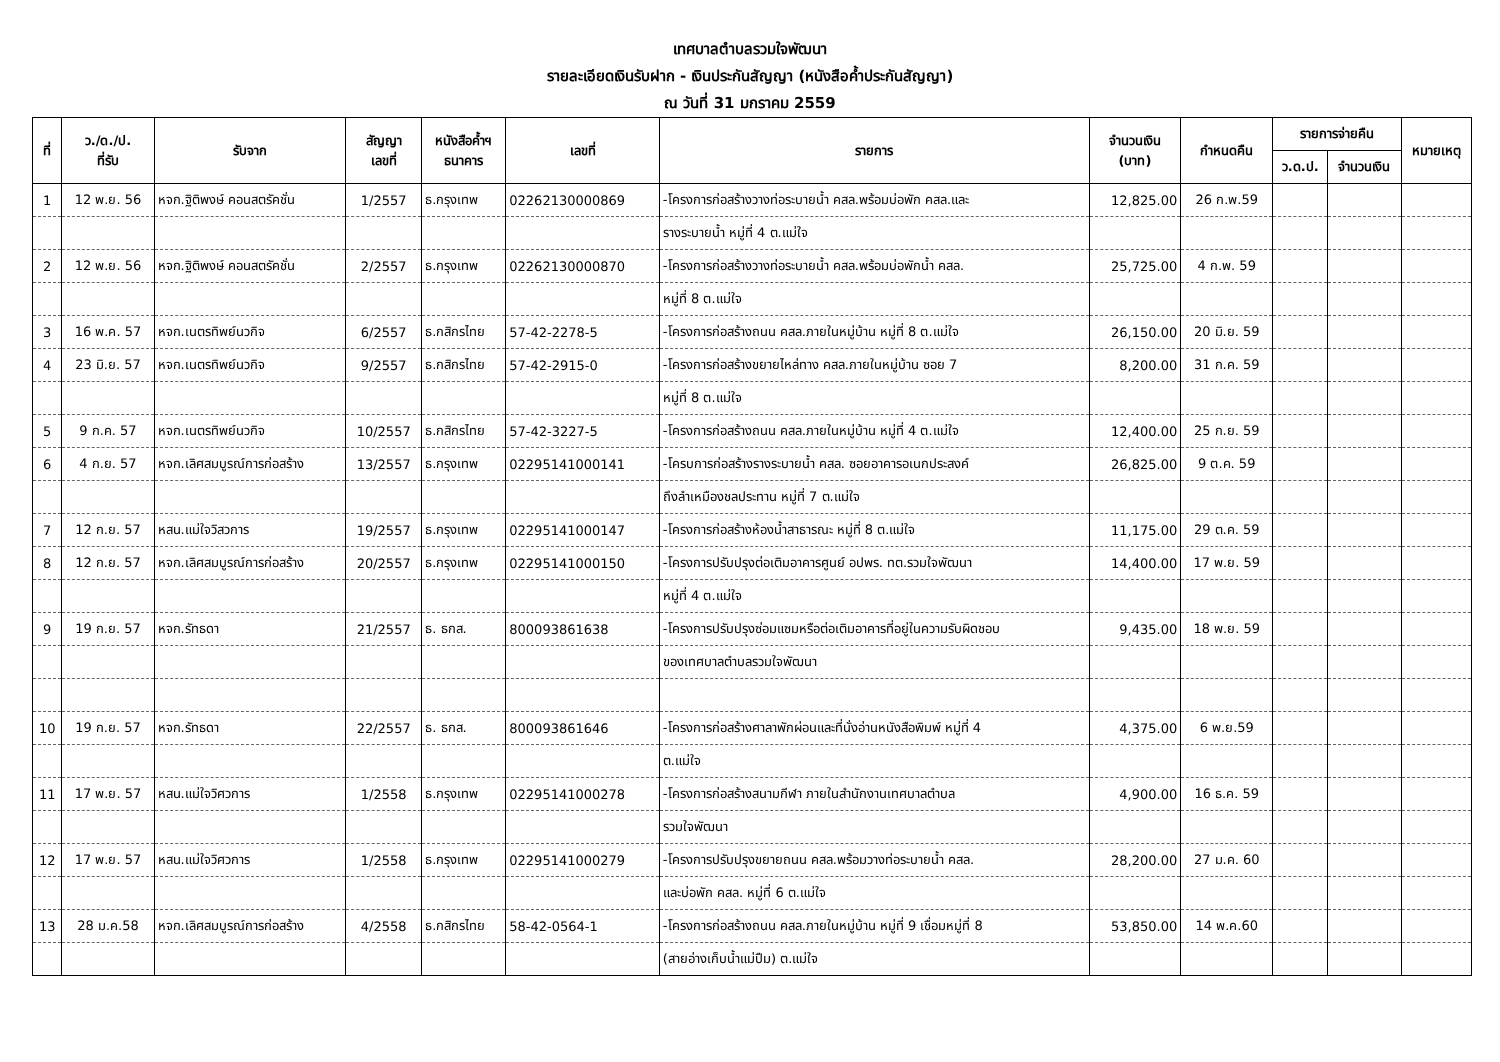เทศบาลตำบลรวมใจพัฒนา
รายละเอียดเงินรับฝาก - เงินประกันสัญญา (หนังสือค้ำประกันสัญญา)
ณ วันที่ 31 มกราคม 2559
| ที่ | ว./ด./ป. ที่รับ | รับจาก | สัญญา เลขที่ | หนังสือค้ำฯ ธนาคาร | เลขที่ | รายการ | จำนวนเงิน (บาท) | กำหนดคืน | รายการจ่ายคืน | | หมายเหตุ |
| --- | --- | --- | --- | --- | --- | --- | --- | --- | --- | --- | --- |
| | | | | | | | | | ว.ด.ป. | จำนวนเงิน | |
| 1 | 12 พ.ย. 56 | หจก.ฐิติพงษ์ คอนสตรัคชั่น | 1/2557 | ธ.กรุงเทพ | 02262130000869 | -โครงการก่อสร้างวางท่อระบายน้ำ คสล.พร้อมบ่อพัก คสล.และ | 12,825.00 | 26 ก.พ.59 | | | |
| | | | | | | รางระบายน้ำ หมู่ที่ 4 ต.แม่ใจ | | | | | |
| 2 | 12 พ.ย. 56 | หจก.ฐิติพงษ์ คอนสตรัคชั่น | 2/2557 | ธ.กรุงเทพ | 02262130000870 | -โครงการก่อสร้างวางท่อระบายน้ำ คสล.พร้อมบ่อพักน้ำ คสล. | 25,725.00 | 4 ก.พ. 59 | | | |
| | | | | | | หมู่ที่ 8 ต.แม่ใจ | | | | | |
| 3 | 16 พ.ค. 57 | หจก.เนตรทิพย์นวกิจ | 6/2557 | ธ.กสิกรไทย | 57-42-2278-5 | -โครงการก่อสร้างถนน คสล.ภายในหมู่บ้าน หมู่ที่ 8 ต.แม่ใจ | 26,150.00 | 20 มิ.ย. 59 | | | |
| 4 | 23 มิ.ย. 57 | หจก.เนตรทิพย์นวกิจ | 9/2557 | ธ.กสิกรไทย | 57-42-2915-0 | -โครงการก่อสร้างขยายไหล่ทาง คสล.ภายในหมู่บ้าน ซอย 7 | 8,200.00 | 31 ก.ค. 59 | | | |
| | | | | | | หมู่ที่ 8 ต.แม่ใจ | | | | | |
| 5 | 9 ก.ค. 57 | หจก.เนตรทิพย์นวกิจ | 10/2557 | ธ.กสิกรไทย | 57-42-3227-5 | -โครงการก่อสร้างถนน คสล.ภายในหมู่บ้าน หมู่ที่ 4 ต.แม่ใจ | 12,400.00 | 25 ก.ย. 59 | | | |
| 6 | 4 ก.ย. 57 | หจก.เลิศสมบูรณ์การก่อสร้าง | 13/2557 | ธ.กรุงเทพ | 02295141000141 | -โครบการก่อสร้างรางระบายน้ำ คสล. ซอยอาคารอเนกประสงค์ | 26,825.00 | 9 ต.ค. 59 | | | |
| | | | | | | ถึงลำเหมืองชลประทาน หมู่ที่ 7 ต.แม่ใจ | | | | | |
| 7 | 12 ก.ย. 57 | หสน.แม่ใจวิสวการ | 19/2557 | ธ.กรุงเทพ | 02295141000147 | -โครงการก่อสร้างห้องน้ำสาธารณะ หมู่ที่ 8 ต.แม่ใจ | 11,175.00 | 29 ต.ค. 59 | | | |
| 8 | 12 ก.ย. 57 | หจก.เลิศสมบูรณ์การก่อสร้าง | 20/2557 | ธ.กรุงเทพ | 02295141000150 | -โครงการปรับปรุงต่อเติมอาคารศูนย์ อปพร. ทต.รวมใจพัฒนา | 14,400.00 | 17 พ.ย. 59 | | | |
| | | | | | | หมู่ที่ 4 ต.แม่ใจ | | | | | |
| 9 | 19 ก.ย. 57 | หจก.รัทธดา | 21/2557 | ธ. ธกส. | 800093861638 | -โครงการปรับปรุงซ่อมแซมหรือต่อเติมอาคารที่อยู่ในความรับผิดชอบ | 9,435.00 | 18 พ.ย. 59 | | | |
| | | | | | | ของเทศบาลตำบลรวมใจพัฒนา | | | | | |
| 10 | 19 ก.ย. 57 | หจก.รัทธดา | 22/2557 | ธ. ธกส. | 800093861646 | -โครงการก่อสร้างศาลาพักผ่อนและที่นั่งอ่านหนังสือพิมพ์ หมู่ที่ 4 | 4,375.00 | 6 พ.ย.59 | | | |
| | | | | | | ต.แม่ใจ | | | | | |
| 11 | 17 พ.ย. 57 | หสน.แม่ใจวิศวการ | 1/2558 | ธ.กรุงเทพ | 02295141000278 | -โครงการก่อสร้างสนามกีฬา ภายในสำนักงานเทศบาลตำบล | 4,900.00 | 16 ธ.ค. 59 | | | |
| | | | | | | รวมใจพัฒนา | | | | | |
| 12 | 17 พ.ย. 57 | หสน.แม่ใจวิศวการ | 1/2558 | ธ.กรุงเทพ | 02295141000279 | -โครงการปรับปรุงขยายถนน คสล.พร้อมวางท่อระบายน้ำ คสล. | 28,200.00 | 27 ม.ค. 60 | | | |
| | | | | | | และบ่อพัก คสล. หมู่ที่ 6 ต.แม่ใจ | | | | | |
| 13 | 28 ม.ค.58 | หจก.เลิศสมบูรณ์การก่อสร้าง | 4/2558 | ธ.กสิกรไทย | 58-42-0564-1 | -โครงการก่อสร้างถนน คสล.ภายในหมู่บ้าน หมู่ที่ 9 เชื่อมหมู่ที่ 8 | 53,850.00 | 14 พ.ค.60 | | | |
| | | | | | | (สายอ่างเก็บน้ำแม่ปืม) ต.แม่ใจ | | | | | |